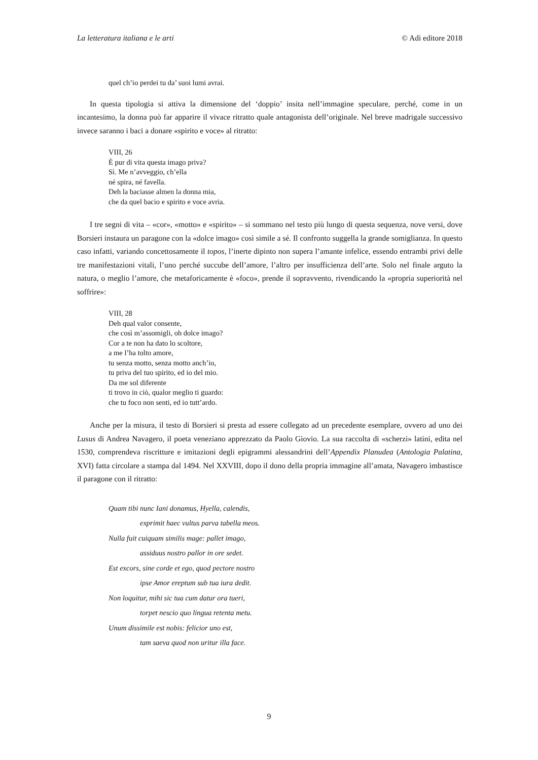La letteratura italiana e le arti © Adi editore 2018
quel ch’io perdei tu da’ suoi lumi avrai.
In questa tipologia si attiva la dimensione del ‘doppio’ insita nell’immagine speculare, perché, come in un incantesimo, la donna può far apparire il vivace ritratto quale antagonista dell’originale. Nel breve madrigale successivo invece saranno i baci a donare «spirito e voce» al ritratto:
VIII, 26
È pur di vita questa imago priva?
Sì. Me n’avveggio, ch’ella
né spira, né favella.
Deh la baciasse almen la donna mia,
che da quel bacio e spirito e voce avria.
I tre segni di vita – «cor», «motto» e «spirito» – si sommano nel testo più lungo di questa sequenza, nove versi, dove Borsieri instaura un paragone con la «dolce imago» così simile a sé. Il confronto suggella la grande somiglianza. In questo caso infatti, variando concettosamente il topos, l’inerte dipinto non supera l’amante infelice, essendo entrambi privi delle tre manifestazioni vitali, l’uno perché succube dell’amore, l’altro per insufficienza dell’arte. Solo nel finale arguto la natura, o meglio l’amore, che metaforicamente è «foco», prende il sopravvento, rivendicando la «propria superiorità nel soffrire»:
VIII, 28
Deh qual valor consente,
che così m’assomigli, oh dolce imago?
Cor a te non ha dato lo scoltore,
a me l’ha tolto amore,
tu senza motto, senza motto anch’io,
tu priva del tuo spirito, ed io del mio.
Da me sol diferente
ti trovo in ciò, qualor meglio ti guardo:
che tu foco non senti, ed io tutt’ardo.
Anche per la misura, il testo di Borsieri si presta ad essere collegato ad un precedente esemplare, ovvero ad uno dei Lusus di Andrea Navagero, il poeta veneziano apprezzato da Paolo Giovio. La sua raccolta di «scherzi» latini, edita nel 1530, comprendeva riscritture e imitazioni degli epigrammi alessandrini dell’Appendix Planudea (Antologia Palatina, XVI) fatta circolare a stampa dal 1494. Nel XXVIII, dopo il dono della propria immagine all’amata, Navagero imbastisce il paragone con il ritratto:
Quam tibi nunc Iani donamus, Hyella, calendis,
exprimit haec vultus parva tabella meos.
Nulla fuit cuiquam similis mage: pallet imago,
assiduus nostro pallor in ore sedet.
Est excors, sine corde et ego, quod pectore nostro
ipse Amor ereptum sub tua iura dedit.
Non loquitur, mihi sic tua cum datur ora tueri,
torpet nescio quo lingua retenta metu.
Unum dissimile est nobis: felicior uno est,
tam saeva quod non uritur illa face.
9